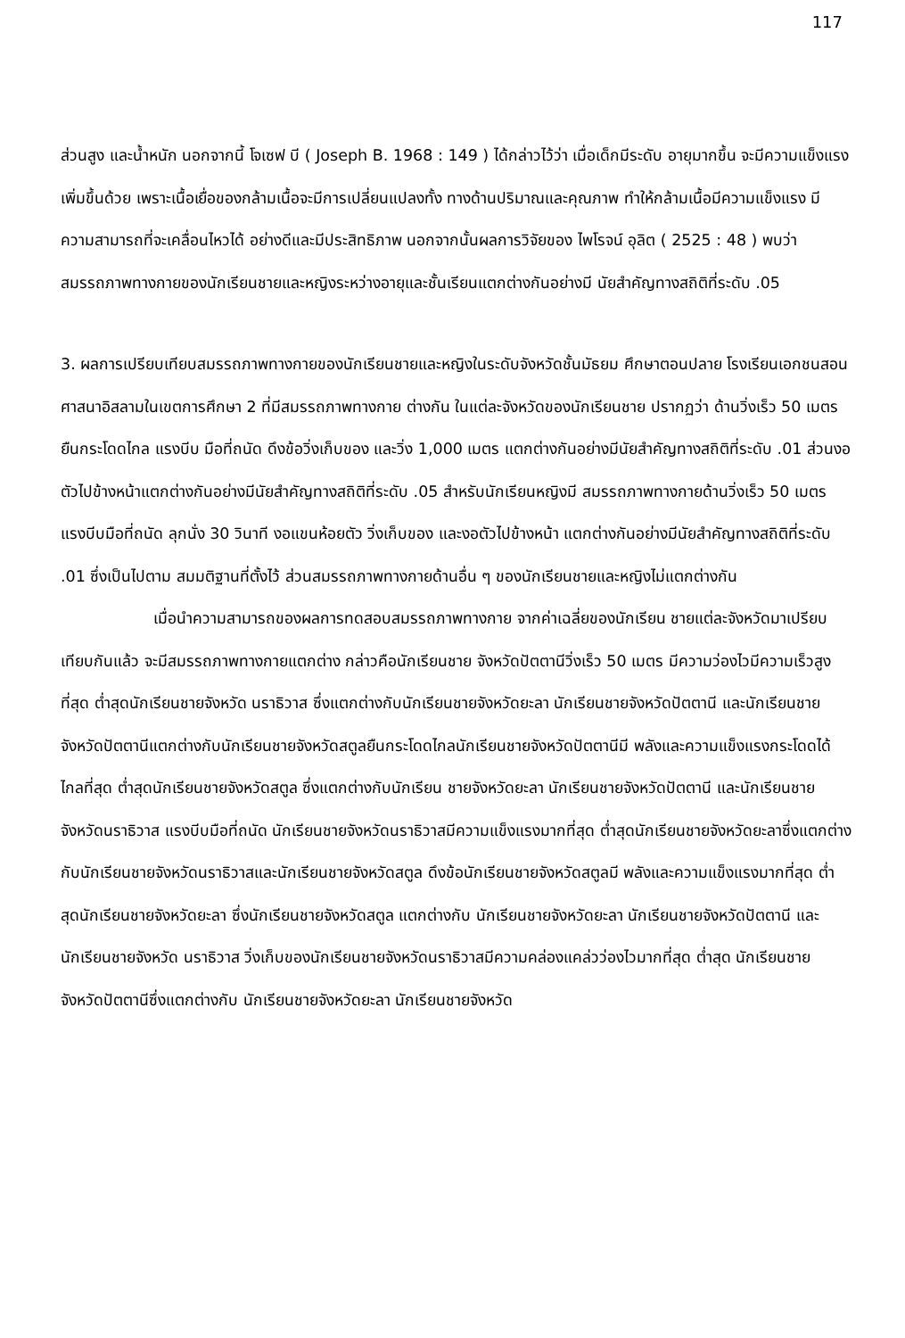117
ส่วนสูง และน้ำหนัก นอกจากนี้ โจเซฟ บี ( Joseph B. 1968 : 149 ) ได้กล่าวไว้ว่า เมื่อเด็กมีระดับ อายุมากขึ้น จะมีความแข็งแรงเพิ่มขึ้นด้วย เพราะเนื้อเยื่อของกล้ามเนื้อจะมีการเปลี่ยนแปลงทั้ง ทางด้านปริมาณและคุณภาพ ทำให้กล้ามเนื้อมีความแข็งแรง มีความสามารถที่จะเคลื่อนไหวได้ อย่างดีและมีประสิทธิภาพ นอกจากนั้นผลการวิจัยของ ไพโรจน์ อุลิต ( 2525 : 48 ) พบว่า สมรรถภาพทางกายของนักเรียนชายและหญิงระหว่างอายุและชั้นเรียนแตกต่างกันอย่างมี นัยสำคัญทางสถิติที่ระดับ .05
3. ผลการเปรียบเทียบสมรรถภาพทางกายของนักเรียนชายและหญิงในระดับจังหวัดชั้นมัธยม ศึกษาตอนปลาย โรงเรียนเอกชนสอนศาสนาอิสลามในเขตการศึกษา 2 ที่มีสมรรถภาพทางกาย ต่างกัน ในแต่ละจังหวัดของนักเรียนชาย ปรากฏว่า ด้านวิ่งเร็ว 50 เมตร ยืนกระโดดไกล แรงบีบ มือที่ถนัด ดึงข้อวิ่งเก็บของ และวิ่ง 1,000 เมตร แตกต่างกันอย่างมีนัยสำคัญทางสถิติที่ระดับ .01 ส่วนงอตัวไปข้างหน้าแตกต่างกันอย่างมีนัยสำคัญทางสถิติที่ระดับ .05 สำหรับนักเรียนหญิงมี สมรรถภาพทางกายด้านวิ่งเร็ว 50 เมตร แรงบีบมือที่ถนัด ลุกนั่ง 30 วินาที งอแขนห้อยตัว วิ่งเก็บของ และงอตัวไปข้างหน้า แตกต่างกันอย่างมีนัยสำคัญทางสถิติที่ระดับ .01 ซึ่งเป็นไปตาม สมมติฐานที่ตั้งไว้ ส่วนสมรรถภาพทางกายด้านอื่น ๆ ของนักเรียนชายและหญิงไม่แตกต่างกัน
เมื่อนำความสามารถของผลการทดสอบสมรรถภาพทางกาย จากค่าเฉลี่ยของนักเรียน ชายแต่ละจังหวัดมาเปรียบเทียบกันแล้ว จะมีสมรรถภาพทางกายแตกต่าง กล่าวคือนักเรียนชาย จังหวัดปัตตานีวิ่งเร็ว 50 เมตร มีความว่องไวมีความเร็วสูงที่สุด ต่ำสุดนักเรียนชายจังหวัด นราธิวาส ซึ่งแตกต่างกับนักเรียนชายจังหวัดยะลา นักเรียนชายจังหวัดปัตตานี และนักเรียนชาย จังหวัดปัตตานีแตกต่างกับนักเรียนชายจังหวัดสตูลยืนกระโดดไกลนักเรียนชายจังหวัดปัตตานีมี พลังและความแข็งแรงกระโดดได้ไกลที่สุด ต่ำสุดนักเรียนชายจังหวัดสตูล ซึ่งแตกต่างกับนักเรียน ชายจังหวัดยะลา นักเรียนชายจังหวัดปัตตานี และนักเรียนชายจังหวัดนราธิวาส แรงบีบมือที่ถนัด นักเรียนชายจังหวัดนราธิวาสมีความแข็งแรงมากที่สุด ต่ำสุดนักเรียนชายจังหวัดยะลาซึ่งแตกต่าง กับนักเรียนชายจังหวัดนราธิวาสและนักเรียนชายจังหวัดสตูล ดึงข้อนักเรียนชายจังหวัดสตูลมี พลังและความแข็งแรงมากที่สุด ต่ำสุดนักเรียนชายจังหวัดยะลา ซึ่งนักเรียนชายจังหวัดสตูล แตกต่างกับ นักเรียนชายจังหวัดยะลา นักเรียนชายจังหวัดปัตตานี และนักเรียนชายจังหวัด นราธิวาส วิ่งเก็บของนักเรียนชายจังหวัดนราธิวาสมีความคล่องแคล่วว่องไวมากที่สุด ต่ำสุด นักเรียนชายจังหวัดปัตตานีซึ่งแตกต่างกับ นักเรียนชายจังหวัดยะลา นักเรียนชายจังหวัด